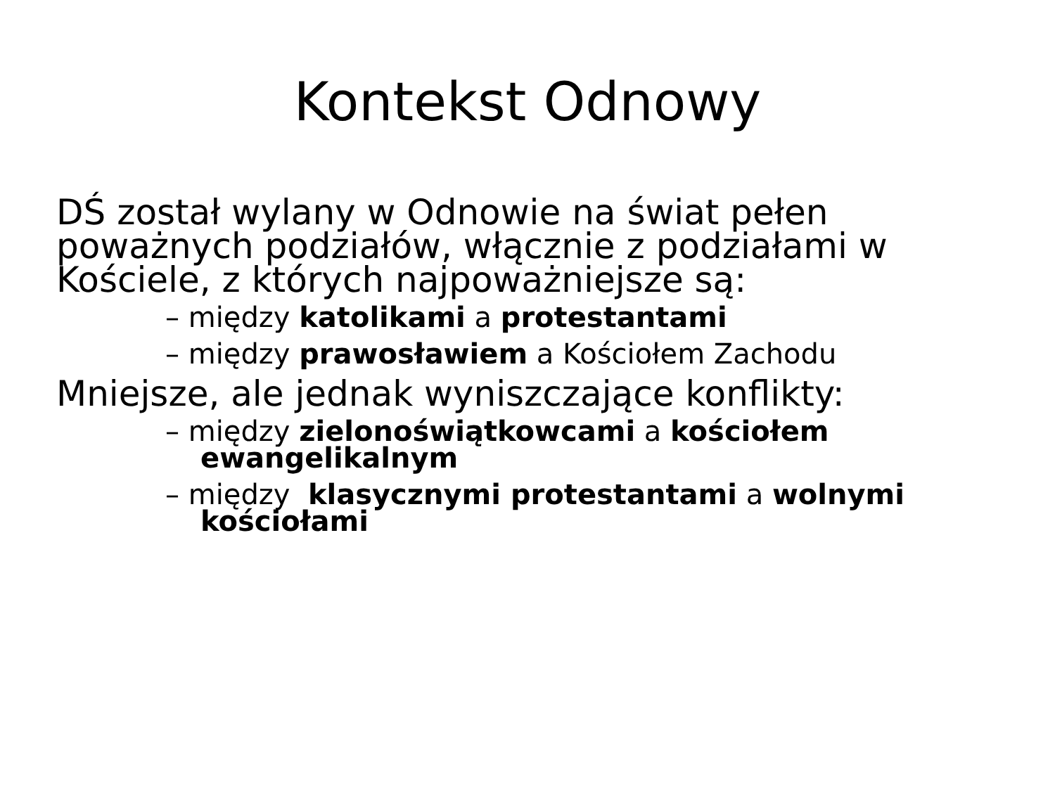Kontekst Odnowy
DŚ został wylany w Odnowie na świat pełen poważnych podziałów, włącznie z podziałami w Kościele, z których najpoważniejsze są:
– między katolikami a protestantami
– między prawosławiem a Kościołem Zachodu
Mniejsze, ale jednak wyniszczające konflikty:
– między zielonoświątkowcami a kościołem ewangelikalnym
– między klasycznymi protestantami a wolnymi kościołami